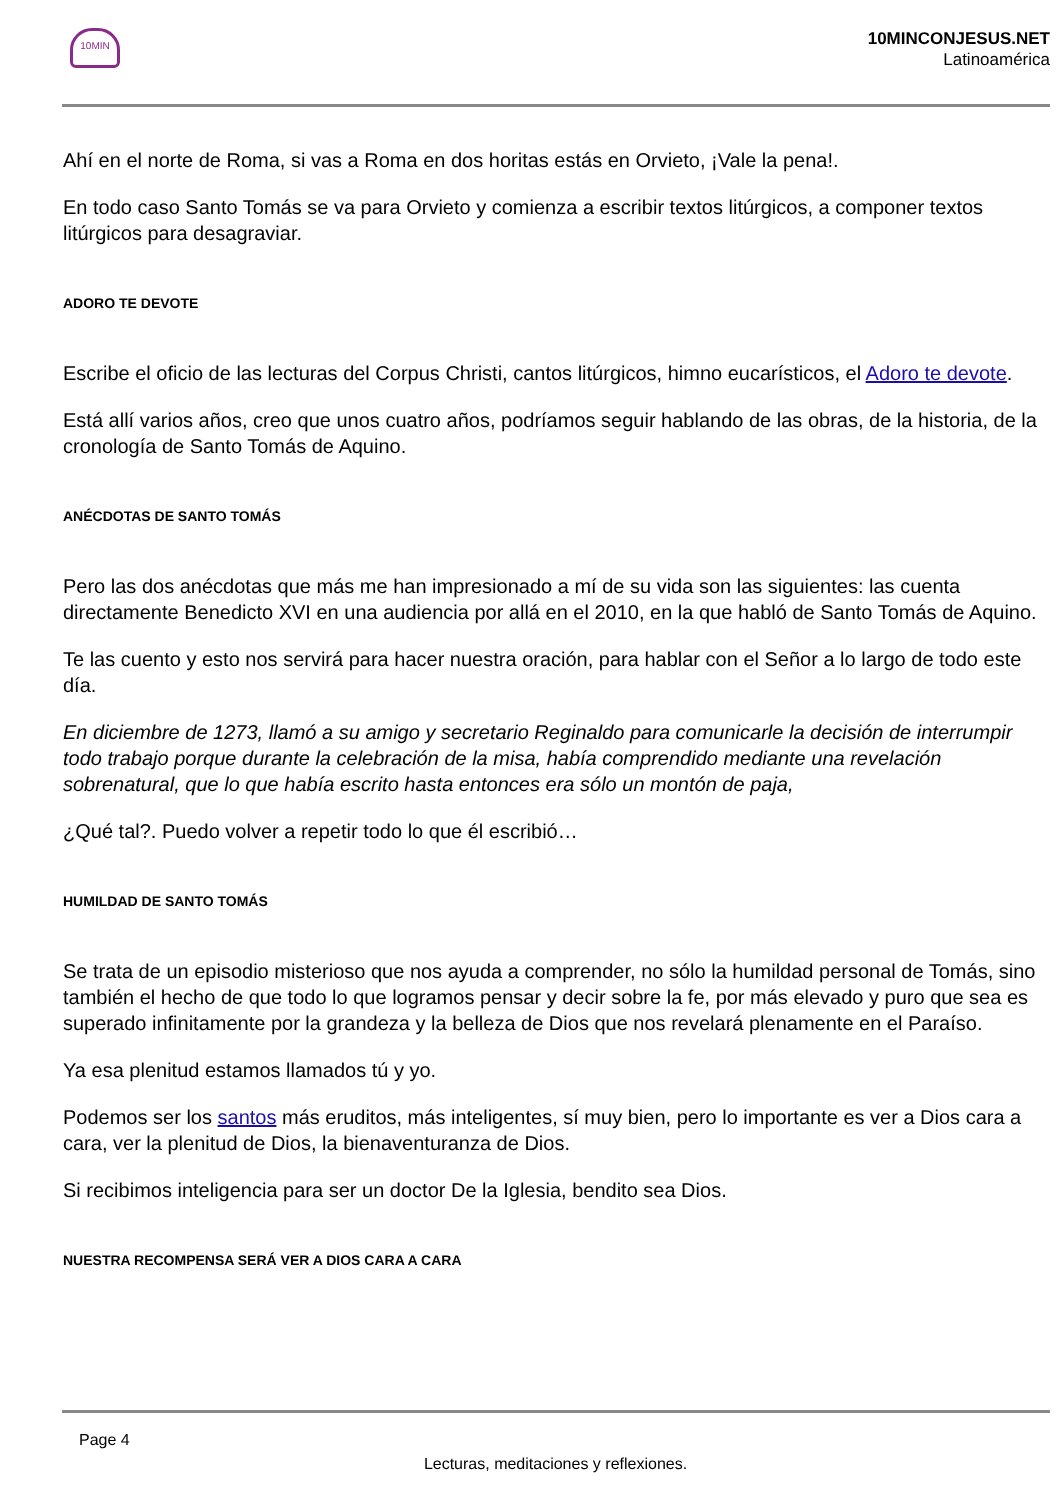10MIN
10MINCONJESUS.NET
Latinoamérica
Ahí en el norte de Roma, si vas a Roma en dos horitas estás en Orvieto, ¡Vale la pena!.
En todo caso Santo Tomás se va para Orvieto y comienza a escribir textos litúrgicos, a componer textos litúrgicos para desagraviar.
ADORO TE DEVOTE
Escribe el oficio de las lecturas del Corpus Christi, cantos litúrgicos, himno eucarísticos, el Adoro te devote.
Está allí varios años, creo que unos cuatro años, podríamos seguir hablando de las obras, de la historia, de la cronología de Santo Tomás de Aquino.
ANÉCDOTAS DE SANTO TOMÁS
Pero las dos anécdotas que más me han impresionado a mí de su vida son las siguientes: las cuenta directamente Benedicto XVI en una audiencia por allá en el 2010, en la que habló de Santo Tomás de Aquino.
Te las cuento y esto nos servirá para hacer nuestra oración, para hablar con el Señor a lo largo de todo este día.
En diciembre de 1273, llamó a su amigo y secretario Reginaldo para comunicarle la decisión de interrumpir todo trabajo porque durante la celebración de la misa, había comprendido mediante una revelación sobrenatural, que lo que había escrito hasta entonces era sólo un montón de paja,
¿Qué tal?. Puedo volver a repetir todo lo que él escribió…
HUMILDAD DE SANTO TOMÁS
Se trata de un episodio misterioso que nos ayuda a comprender, no sólo la humildad personal de Tomás, sino también el hecho de que todo lo que logramos pensar y decir sobre la fe, por más elevado y puro que sea es superado infinitamente por la grandeza y la belleza de Dios que nos revelará plenamente en el Paraíso.
Ya esa plenitud estamos llamados tú y yo.
Podemos ser los santos más eruditos, más inteligentes, sí muy bien, pero lo importante es ver a Dios cara a cara, ver la plenitud de Dios, la bienaventuranza de Dios.
Si recibimos inteligencia para ser un doctor De la Iglesia, bendito sea Dios.
NUESTRA RECOMPENSA SERÁ VER A DIOS CARA A CARA
Page 4
Lecturas, meditaciones y reflexiones.